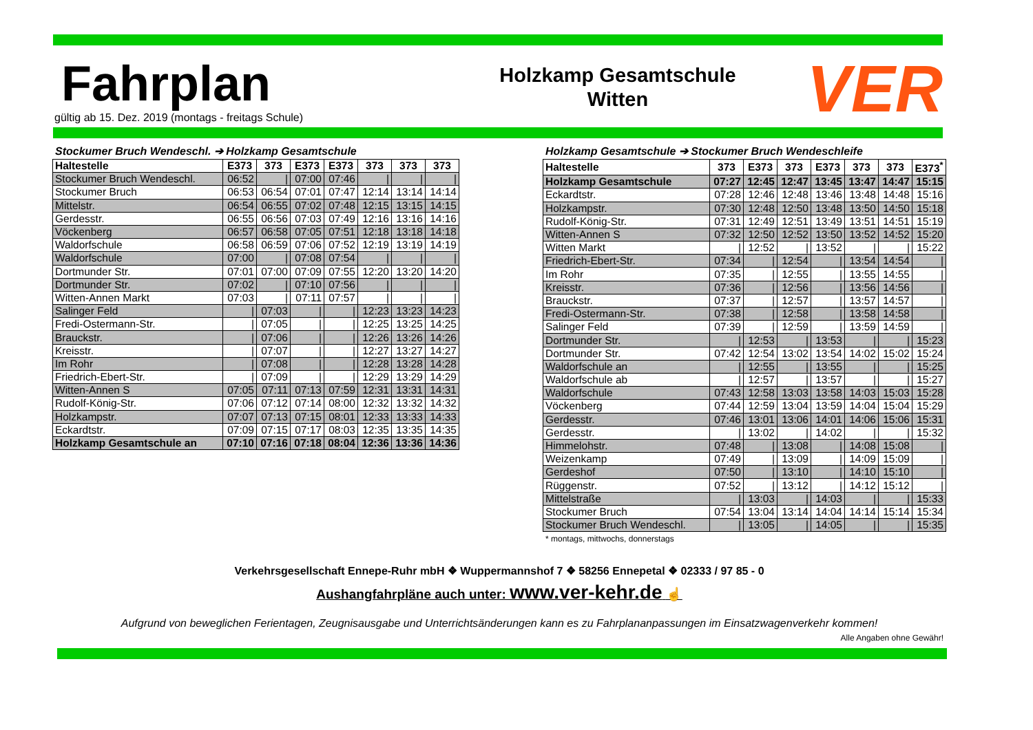Fahrplan
gültig ab 15. Dez. 2019 (montags - freitags Schule)
Holzkamp Gesamtschule
Witten
VER
Stockumer Bruch Wendeschl. ➔ Holzkamp Gesamtschule
| Haltestelle | E373 | 373 | E373 | E373 | 373 | 373 | 373 |
| --- | --- | --- | --- | --- | --- | --- | --- |
| Stockumer Bruch Wendeschl. | 06:52 | / | 07:00 | 07:46 | / | / | / |
| Stockumer Bruch | 06:53 | 06:54 | 07:01 | 07:47 | 12:14 | 13:14 | 14:14 |
| Mittelstr. | 06:54 | 06:55 | 07:02 | 07:48 | 12:15 | 13:15 | 14:15 |
| Gerdesstr. | 06:55 | 06:56 | 07:03 | 07:49 | 12:16 | 13:16 | 14:16 |
| Vöckenberg | 06:57 | 06:58 | 07:05 | 07:51 | 12:18 | 13:18 | 14:18 |
| Waldorfschule | 06:58 | 06:59 | 07:06 | 07:52 | 12:19 | 13:19 | 14:19 |
| Waldorfschule | 07:00 | / | 07:08 | 07:54 | / | / | / |
| Dortmunder Str. | 07:01 | 07:00 | 07:09 | 07:55 | 12:20 | 13:20 | 14:20 |
| Dortmunder Str. | 07:02 | / | 07:10 | 07:56 | / | / | / |
| Witten-Annen Markt | 07:03 | / | 07:11 | 07:57 | / | / | / |
| Salinger Feld | / | 07:03 | / | / | 12:23 | 13:23 | 14:23 |
| Fredi-Ostermann-Str. | / | 07:05 | / | / | 12:25 | 13:25 | 14:25 |
| Brauckstr. | / | 07:06 | / | / | 12:26 | 13:26 | 14:26 |
| Kreisstr. | / | 07:07 | / | / | 12:27 | 13:27 | 14:27 |
| Im Rohr | / | 07:08 | / | / | 12:28 | 13:28 | 14:28 |
| Friedrich-Ebert-Str. | / | 07:09 | / | / | 12:29 | 13:29 | 14:29 |
| Witten-Annen S | 07:05 | 07:11 | 07:13 | 07:59 | 12:31 | 13:31 | 14:31 |
| Rudolf-König-Str. | 07:06 | 07:12 | 07:14 | 08:00 | 12:32 | 13:32 | 14:32 |
| Holzkampstr. | 07:07 | 07:13 | 07:15 | 08:01 | 12:33 | 13:33 | 14:33 |
| Eckardtstr. | 07:09 | 07:15 | 07:17 | 08:03 | 12:35 | 13:35 | 14:35 |
| Holzkamp Gesamtschule an | 07:10 | 07:16 | 07:18 | 08:04 | 12:36 | 13:36 | 14:36 |
Holzkamp Gesamtschule ➔ Stockumer Bruch Wendeschleife
| Haltestelle | 373 | E373 | 373 | E373 | 373 | 373 | E373<sup>*</sup> |
| --- | --- | --- | --- | --- | --- | --- | --- |
| Holzkamp Gesamtschule | 07:27 | 12:45 | 12:47 | 13:45 | 13:47 | 14:47 | 15:15 |
| Eckardtstr. | 07:28 | 12:46 | 12:48 | 13:46 | 13:48 | 14:48 | 15:16 |
| Holzkampstr. | 07:30 | 12:48 | 12:50 | 13:48 | 13:50 | 14:50 | 15:18 |
| Rudolf-König-Str. | 07:31 | 12:49 | 12:51 | 13:49 | 13:51 | 14:51 | 15:19 |
| Witten-Annen S | 07:32 | 12:50 | 12:52 | 13:50 | 13:52 | 14:52 | 15:20 |
| Witten Markt | / | 12:52 | / | 13:52 | / | / | 15:22 |
| Friedrich-Ebert-Str. | 07:34 | / | 12:54 | / | 13:54 | 14:54 | / |
| Im Rohr | 07:35 | / | 12:55 | / | 13:55 | 14:55 | / |
| Kreisstr. | 07:36 | / | 12:56 | / | 13:56 | 14:56 | / |
| Brauckstr. | 07:37 | / | 12:57 | / | 13:57 | 14:57 | / |
| Fredi-Ostermann-Str. | 07:38 | / | 12:58 | / | 13:58 | 14:58 | / |
| Salinger Feld | 07:39 | / | 12:59 | / | 13:59 | 14:59 | / |
| Dortmunder Str. | / | 12:53 | / | 13:53 | / | / | 15:23 |
| Dortmunder Str. | 07:42 | 12:54 | 13:02 | 13:54 | 14:02 | 15:02 | 15:24 |
| Waldorfschule an | / | 12:55 | / | 13:55 | / | / | 15:25 |
| Waldorfschule ab | / | 12:57 | / | 13:57 | / | / | 15:27 |
| Waldorfschule | 07:43 | 12:58 | 13:03 | 13:58 | 14:03 | 15:03 | 15:28 |
| Vöckenberg | 07:44 | 12:59 | 13:04 | 13:59 | 14:04 | 15:04 | 15:29 |
| Gerdesstr. | 07:46 | 13:01 | 13:06 | 14:01 | 14:06 | 15:06 | 15:31 |
| Gerdesstr. | / | 13:02 | / | 14:02 | / | / | 15:32 |
| Himmelohstr. | 07:48 | / | 13:08 | / | 14:08 | 15:08 | / |
| Weizenkamp | 07:49 | / | 13:09 | / | 14:09 | 15:09 | / |
| Gerdeshof | 07:50 | / | 13:10 | / | 14:10 | 15:10 | / |
| Rüggenstr. | 07:52 | / | 13:12 | / | 14:12 | 15:12 | / |
| Mittelstraße | / | 13:03 | / | 14:03 | / | / | 15:33 |
| Stockumer Bruch | 07:54 | 13:04 | 13:14 | 14:04 | 14:14 | 15:14 | 15:34 |
| Stockumer Bruch Wendeschl. | / | 13:05 | / | 14:05 | / | / | 15:35 |
* montags, mittwochs, donnerstags
Verkehrsgesellschaft Ennepe-Ruhr mbH ❖ Wuppermannshof 7 ❖ 58256 Ennepetal ❖ 02333 / 97 85 - 0
Aushangfahrpläne auch unter: www.ver-kehr.de ☝
Aufgrund von beweglichen Ferientagen, Zeugnisausgabe und Unterrichtsänderungen kann es zu Fahrplananpassungen im Einsatzwagenverkehr kommen!
Alle Angaben ohne Gewähr!